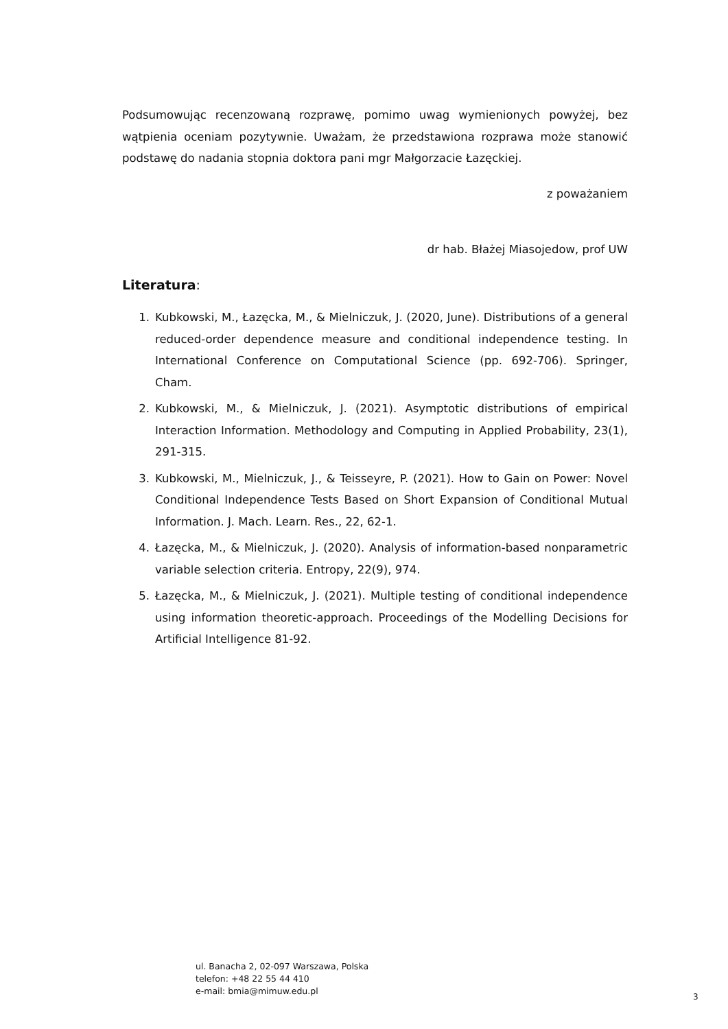Podsumowując recenzowaną rozprawę, pomimo uwag wymienionych powyżej, bez wątpienia oceniam pozytywnie. Uważam, że przedstawiona rozprawa może stanowić podstawę do nadania stopnia doktora pani mgr Małgorzacie Łazęckiej.
z poważaniem
dr hab. Błażej Miasojedow, prof UW
Literatura:
1. Kubkowski, M., Łazęcka, M., & Mielniczuk, J. (2020, June). Distributions of a general reduced-order dependence measure and conditional independence testing. In International Conference on Computational Science (pp. 692-706). Springer, Cham.
2. Kubkowski, M., & Mielniczuk, J. (2021). Asymptotic distributions of empirical Interaction Information. Methodology and Computing in Applied Probability, 23(1), 291-315.
3. Kubkowski, M., Mielniczuk, J., & Teisseyre, P. (2021). How to Gain on Power: Novel Conditional Independence Tests Based on Short Expansion of Conditional Mutual Information. J. Mach. Learn. Res., 22, 62-1.
4. Łazęcka, M., & Mielniczuk, J. (2020). Analysis of information-based nonparametric variable selection criteria. Entropy, 22(9), 974.
5. Łazęcka, M., & Mielniczuk, J. (2021). Multiple testing of conditional independence using information theoretic-approach. Proceedings of the Modelling Decisions for Artificial Intelligence 81-92.
ul. Banacha 2, 02-097 Warszawa, Polska
telefon: +48 22 55 44 410
e-mail: bmia@mimuw.edu.pl
3